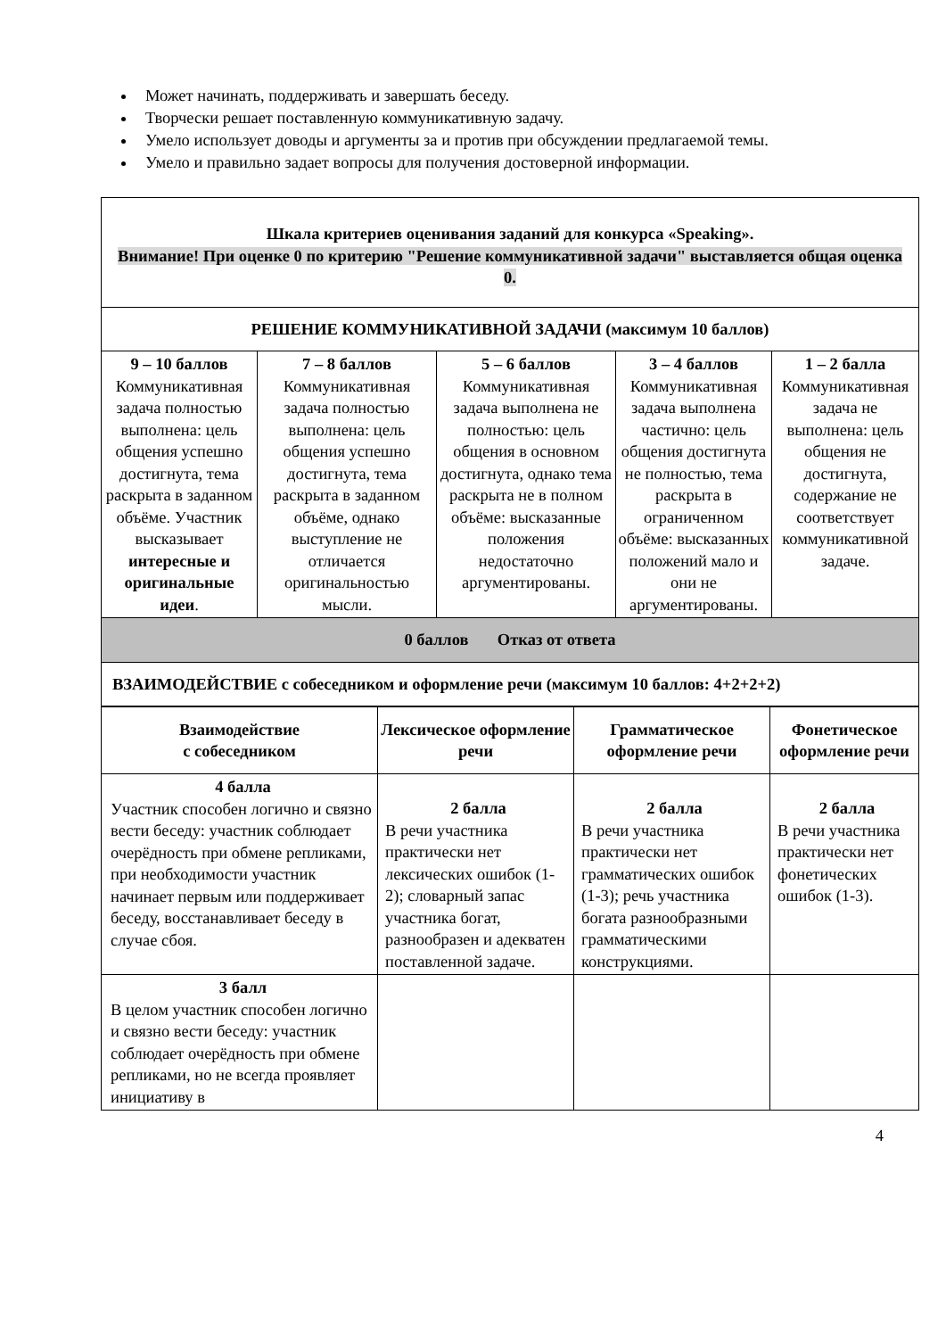Может начинать, поддерживать и завершать беседу.
Творчески решает поставленную коммуникативную задачу.
Умело использует доводы и аргументы за и против при обсуждении предлагаемой темы.
Умело и правильно задает вопросы для получения достоверной информации.
| Шкала критериев оценивания заданий для конкурса «Speaking». Внимание! При оценке 0 по критерию "Решение коммуникативной задачи" выставляется общая оценка 0. | | | | |
| РЕШЕНИЕ КОММУНИКАТИВНОЙ ЗАДАЧИ (максимум 10 баллов) | | | | |
| 9 – 10 баллов Коммуникативная задача полностью выполнена: цель общения успешно достигнута, тема раскрыта в заданном объёме. Участник высказывает интересные и оригинальные идеи . | 7 – 8 баллов Коммуникативная задача полностью выполнена: цель общения успешно достигнута, тема раскрыта в заданном объёме, однако выступление не отличается оригинальностью мысли. | 5 – 6 баллов Коммуникативная задача выполнена не полностью: цель общения в основном достигнута, однако тема раскрыта не в полном объёме: высказанные положения недостаточно аргументированы. | 3 – 4 баллов Коммуникативная задача выполнена частично: цель общения достигнута не полностью, тема раскрыта в ограниченном объёме: высказанных положений мало и они не аргументированы. | 1 – 2 балла Коммуникативная задача не выполнена: цель общения не достигнута, содержание не соответствует коммуникативной задаче. |
| 0 баллов Отказ от ответа | | | | |
| ВЗАИМОДЕЙСТВИЕ с собеседником и оформление речи (максимум 10 баллов: 4+2+2+2) | | | | |
| Взаимодействие с собеседником | Лексическое оформление речи | Грамматическое оформление речи | Фонетическое оформление речи |
| --- | --- | --- | --- |
| 4 балла Участник способен логично и связно вести беседу: участник соблюдает очерёдность при обмене репликами, при необходимости участник начинает первым или поддерживает беседу, восстанавливает беседу в случае сбоя. | 2 балла В речи участника практически нет лексических ошибок (1-2); словарный запас участника богат, разнообразен и адекватен поставленной задаче. | 2 балла В речи участника практически нет грамматических ошибок (1-3); речь участника богата разнообразными грамматическими конструкциями. | 2 балла В речи участника практически нет фонетических ошибок (1-3). |
| 3 балл В целом участник способен логично и связно вести беседу: участник соблюдает очерёдность при обмене репликами, но не всегда проявляет инициативу в | | | |
4